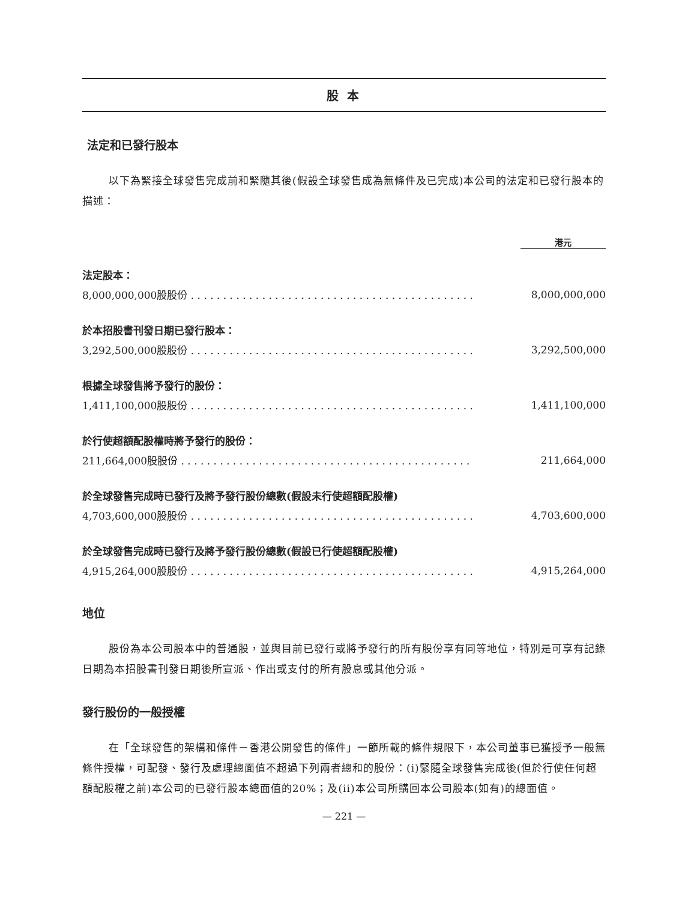股 本
法定和已發行股本
以下為緊接全球發售完成前和緊隨其後(假設全球發售成為無條件及已完成)本公司的法定和已發行股本的描述：
| | 港元 |
| 法定股本： | |
| 8,000,000,000股股份 . . . . . . . . . . . . . . . . . . . . . . . . . . . . . . . . . . . . . . . . . . . . | 8,000,000,000 |
| 於本招股書刊發日期已發行股本： | |
| 3,292,500,000股股份 . . . . . . . . . . . . . . . . . . . . . . . . . . . . . . . . . . . . . . . . . . . . | 3,292,500,000 |
| 根據全球發售將予發行的股份： | |
| 1,411,100,000股股份 . . . . . . . . . . . . . . . . . . . . . . . . . . . . . . . . . . . . . . . . . . . . | 1,411,100,000 |
| 於行使超額配股權時將予發行的股份： | |
| 211,664,000股股份 . . . . . . . . . . . . . . . . . . . . . . . . . . . . . . . . . . . . . . . . . . . . . | 211,664,000 |
| 於全球發售完成時已發行及將予發行股份總數(假設未行使超額配股權) | |
| 4,703,600,000股股份 . . . . . . . . . . . . . . . . . . . . . . . . . . . . . . . . . . . . . . . . . . . . | 4,703,600,000 |
| 於全球發售完成時已發行及將予發行股份總數(假設已行使超額配股權) | |
| 4,915,264,000股股份 . . . . . . . . . . . . . . . . . . . . . . . . . . . . . . . . . . . . . . . . . . . . | 4,915,264,000 |
地位
股份為本公司股本中的普通股，並與目前已發行或將予發行的所有股份享有同等地位，特別是可享有記錄日期為本招股書刊發日期後所宣派、作出或支付的所有股息或其他分派。
發行股份的一般授權
在「全球發售的架構和條件－香港公開發售的條件」一節所載的條件規限下，本公司董事已獲授予一般無條件授權，可配發、發行及處理總面值不超過下列兩者總和的股份：(i)緊隨全球發售完成後(但於行使任何超額配股權之前)本公司的已發行股本總面值的20%；及(ii)本公司所購回本公司股本(如有)的總面值。
— 221 —